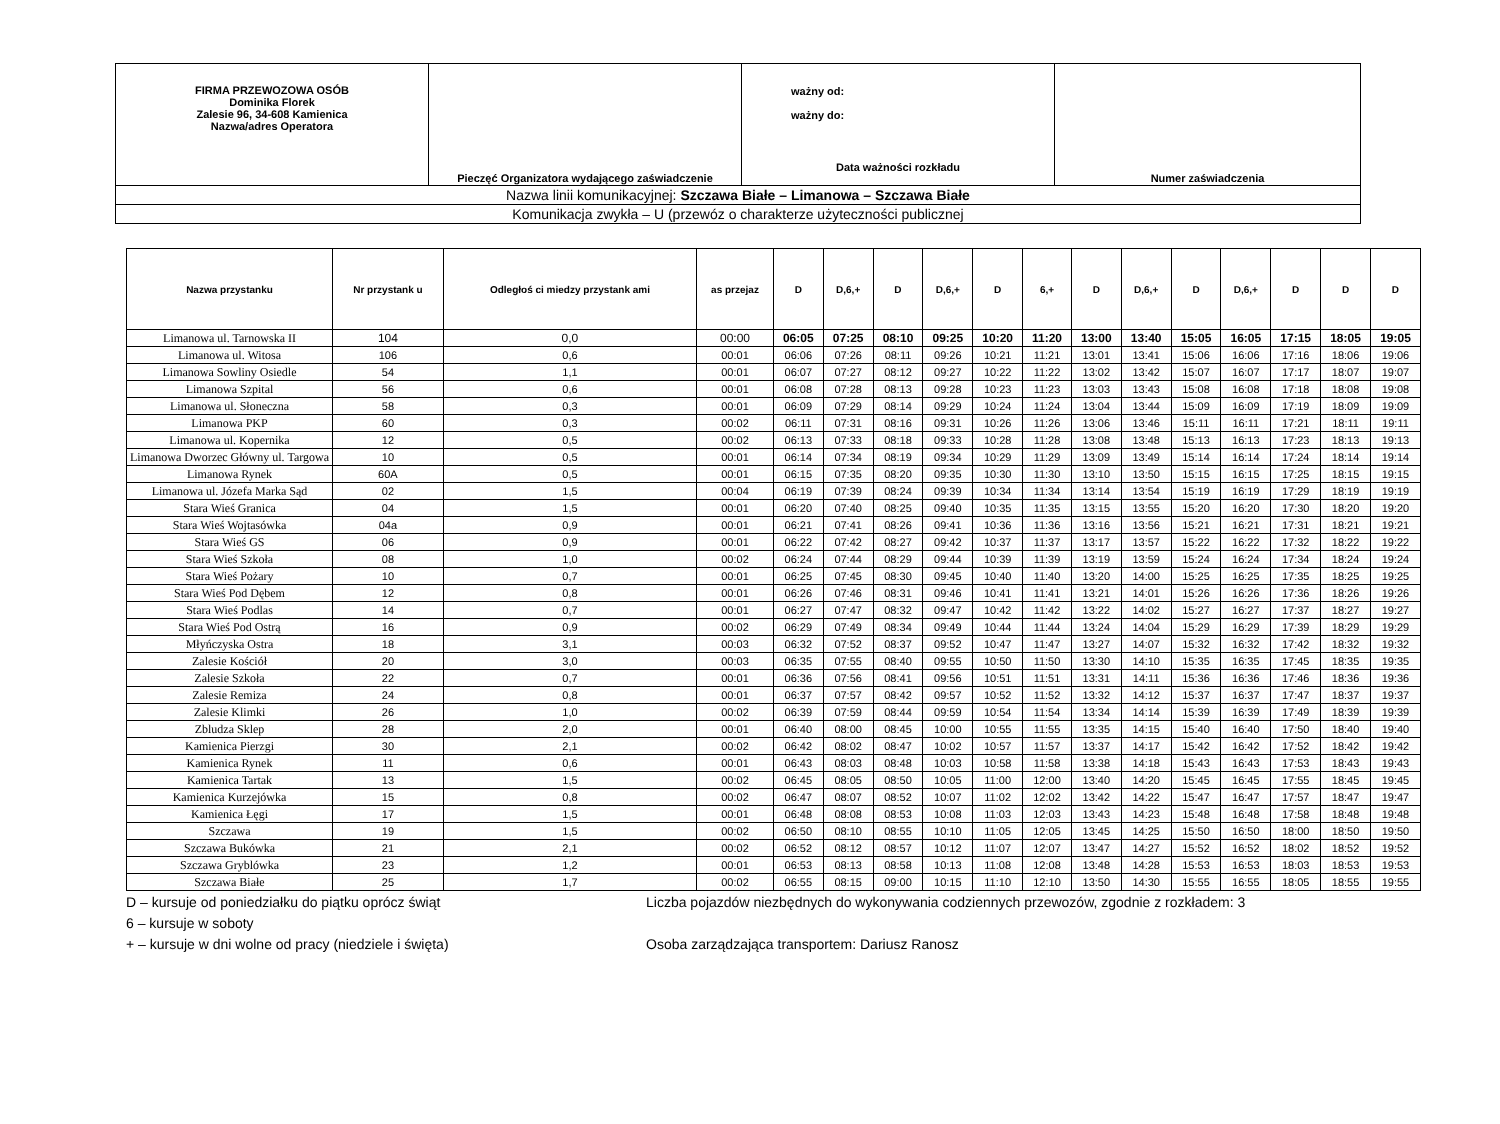| FIRMA PRZEWOZOWA OSÓB Dominika Florek Zalesie 96, 34-608 Kamienica Nazwa/adres Operatora | Pieczęć Organizatora wydającego zaświadczenie | ważny od: ważny do: Data ważności rozkładu | Numer zaświadczenia |
| Nazwa linii komunikacyjnej: Szczawa Białe – Limanowa – Szczawa Białe | | | |
| Komunikacja zwykła – U (przewóz o charakterze użyteczności publicznej | | | |
| Nazwa przystanku | Nr przystank u | Odległoś ci miedzy przystank ami | as przejaz | D | D,6,+ | D | D,6,+ | D | 6,+ | D | D,6,+ | D | D,6,+ | D | D | D |
| --- | --- | --- | --- | --- | --- | --- | --- | --- | --- | --- | --- | --- | --- | --- | --- | --- |
| Limanowa ul. Tarnowska II | 104 | 0,0 | 00:00 | 06:05 | 07:25 | 08:10 | 09:25 | 10:20 | 11:20 | 13:00 | 13:40 | 15:05 | 16:05 | 17:15 | 18:05 | 19:05 |
| Limanowa ul. Witosa | 106 | 0,6 | 00:01 | 06:06 | 07:26 | 08:11 | 09:26 | 10:21 | 11:21 | 13:01 | 13:41 | 15:06 | 16:06 | 17:16 | 18:06 | 19:06 |
| Limanowa Sowliny Osiedle | 54 | 1,1 | 00:01 | 06:07 | 07:27 | 08:12 | 09:27 | 10:22 | 11:22 | 13:02 | 13:42 | 15:07 | 16:07 | 17:17 | 18:07 | 19:07 |
| Limanowa Szpital | 56 | 0,6 | 00:01 | 06:08 | 07:28 | 08:13 | 09:28 | 10:23 | 11:23 | 13:03 | 13:43 | 15:08 | 16:08 | 17:18 | 18:08 | 19:08 |
| Limanowa ul. Słoneczna | 58 | 0,3 | 00:01 | 06:09 | 07:29 | 08:14 | 09:29 | 10:24 | 11:24 | 13:04 | 13:44 | 15:09 | 16:09 | 17:19 | 18:09 | 19:09 |
| Limanowa PKP | 60 | 0,3 | 00:02 | 06:11 | 07:31 | 08:16 | 09:31 | 10:26 | 11:26 | 13:06 | 13:46 | 15:11 | 16:11 | 17:21 | 18:11 | 19:11 |
| Limanowa ul. Kopernika | 12 | 0,5 | 00:02 | 06:13 | 07:33 | 08:18 | 09:33 | 10:28 | 11:28 | 13:08 | 13:48 | 15:13 | 16:13 | 17:23 | 18:13 | 19:13 |
| Limanowa Dworzec Główny ul. Targowa | 10 | 0,5 | 00:01 | 06:14 | 07:34 | 08:19 | 09:34 | 10:29 | 11:29 | 13:09 | 13:49 | 15:14 | 16:14 | 17:24 | 18:14 | 19:14 |
| Limanowa Rynek | 60A | 0,5 | 00:01 | 06:15 | 07:35 | 08:20 | 09:35 | 10:30 | 11:30 | 13:10 | 13:50 | 15:15 | 16:15 | 17:25 | 18:15 | 19:15 |
| Limanowa ul. Józefa Marka Sąd | 02 | 1,5 | 00:04 | 06:19 | 07:39 | 08:24 | 09:39 | 10:34 | 11:34 | 13:14 | 13:54 | 15:19 | 16:19 | 17:29 | 18:19 | 19:19 |
| Stara Wieś Granica | 04 | 1,5 | 00:01 | 06:20 | 07:40 | 08:25 | 09:40 | 10:35 | 11:35 | 13:15 | 13:55 | 15:20 | 16:20 | 17:30 | 18:20 | 19:20 |
| Stara Wieś Wojtasówka | 04a | 0,9 | 00:01 | 06:21 | 07:41 | 08:26 | 09:41 | 10:36 | 11:36 | 13:16 | 13:56 | 15:21 | 16:21 | 17:31 | 18:21 | 19:21 |
| Stara Wieś GS | 06 | 0,9 | 00:01 | 06:22 | 07:42 | 08:27 | 09:42 | 10:37 | 11:37 | 13:17 | 13:57 | 15:22 | 16:22 | 17:32 | 18:22 | 19:22 |
| Stara Wieś Szkoła | 08 | 1,0 | 00:02 | 06:24 | 07:44 | 08:29 | 09:44 | 10:39 | 11:39 | 13:19 | 13:59 | 15:24 | 16:24 | 17:34 | 18:24 | 19:24 |
| Stara Wieś Pożary | 10 | 0,7 | 00:01 | 06:25 | 07:45 | 08:30 | 09:45 | 10:40 | 11:40 | 13:20 | 14:00 | 15:25 | 16:25 | 17:35 | 18:25 | 19:25 |
| Stara Wieś Pod Dębem | 12 | 0,8 | 00:01 | 06:26 | 07:46 | 08:31 | 09:46 | 10:41 | 11:41 | 13:21 | 14:01 | 15:26 | 16:26 | 17:36 | 18:26 | 19:26 |
| Stara Wieś Podlas | 14 | 0,7 | 00:01 | 06:27 | 07:47 | 08:32 | 09:47 | 10:42 | 11:42 | 13:22 | 14:02 | 15:27 | 16:27 | 17:37 | 18:27 | 19:27 |
| Stara Wieś Pod Ostrą | 16 | 0,9 | 00:02 | 06:29 | 07:49 | 08:34 | 09:49 | 10:44 | 11:44 | 13:24 | 14:04 | 15:29 | 16:29 | 17:39 | 18:29 | 19:29 |
| Młyńczyska Ostra | 18 | 3,1 | 00:03 | 06:32 | 07:52 | 08:37 | 09:52 | 10:47 | 11:47 | 13:27 | 14:07 | 15:32 | 16:32 | 17:42 | 18:32 | 19:32 |
| Zalesie Kościół | 20 | 3,0 | 00:03 | 06:35 | 07:55 | 08:40 | 09:55 | 10:50 | 11:50 | 13:30 | 14:10 | 15:35 | 16:35 | 17:45 | 18:35 | 19:35 |
| Zalesie Szkoła | 22 | 0,7 | 00:01 | 06:36 | 07:56 | 08:41 | 09:56 | 10:51 | 11:51 | 13:31 | 14:11 | 15:36 | 16:36 | 17:46 | 18:36 | 19:36 |
| Zalesie Remiza | 24 | 0,8 | 00:01 | 06:37 | 07:57 | 08:42 | 09:57 | 10:52 | 11:52 | 13:32 | 14:12 | 15:37 | 16:37 | 17:47 | 18:37 | 19:37 |
| Zalesie Klimki | 26 | 1,0 | 00:02 | 06:39 | 07:59 | 08:44 | 09:59 | 10:54 | 11:54 | 13:34 | 14:14 | 15:39 | 16:39 | 17:49 | 18:39 | 19:39 |
| Zbludza Sklep | 28 | 2,0 | 00:01 | 06:40 | 08:00 | 08:45 | 10:00 | 10:55 | 11:55 | 13:35 | 14:15 | 15:40 | 16:40 | 17:50 | 18:40 | 19:40 |
| Kamienica Pierzgi | 30 | 2,1 | 00:02 | 06:42 | 08:02 | 08:47 | 10:02 | 10:57 | 11:57 | 13:37 | 14:17 | 15:42 | 16:42 | 17:52 | 18:42 | 19:42 |
| Kamienica Rynek | 11 | 0,6 | 00:01 | 06:43 | 08:03 | 08:48 | 10:03 | 10:58 | 11:58 | 13:38 | 14:18 | 15:43 | 16:43 | 17:53 | 18:43 | 19:43 |
| Kamienica Tartak | 13 | 1,5 | 00:02 | 06:45 | 08:05 | 08:50 | 10:05 | 11:00 | 12:00 | 13:40 | 14:20 | 15:45 | 16:45 | 17:55 | 18:45 | 19:45 |
| Kamienica Kurzejówka | 15 | 0,8 | 00:02 | 06:47 | 08:07 | 08:52 | 10:07 | 11:02 | 12:02 | 13:42 | 14:22 | 15:47 | 16:47 | 17:57 | 18:47 | 19:47 |
| Kamienica Łęgi | 17 | 1,5 | 00:01 | 06:48 | 08:08 | 08:53 | 10:08 | 11:03 | 12:03 | 13:43 | 14:23 | 15:48 | 16:48 | 17:58 | 18:48 | 19:48 |
| Szczawa | 19 | 1,5 | 00:02 | 06:50 | 08:10 | 08:55 | 10:10 | 11:05 | 12:05 | 13:45 | 14:25 | 15:50 | 16:50 | 18:00 | 18:50 | 19:50 |
| Szczawa Bukówka | 21 | 2,1 | 00:02 | 06:52 | 08:12 | 08:57 | 10:12 | 11:07 | 12:07 | 13:47 | 14:27 | 15:52 | 16:52 | 18:02 | 18:52 | 19:52 |
| Szczawa Gryblówka | 23 | 1,2 | 00:01 | 06:53 | 08:13 | 08:58 | 10:13 | 11:08 | 12:08 | 13:48 | 14:28 | 15:53 | 16:53 | 18:03 | 18:53 | 19:53 |
| Szczawa Białe | 25 | 1,7 | 00:02 | 06:55 | 08:15 | 09:00 | 10:15 | 11:10 | 12:10 | 13:50 | 14:30 | 15:55 | 16:55 | 18:05 | 18:55 | 19:55 |
D – kursuje od poniedziałku do piątku oprócz świąt
6 – kursuje w soboty
+ – kursuje w dni wolne od pracy (niedziele i święta)
Liczba pojazdów niezbędnych do wykonywania codziennych przewozów, zgodnie z rozkładem: 3
Osoba zarządzająca transportem: Dariusz Ranosz